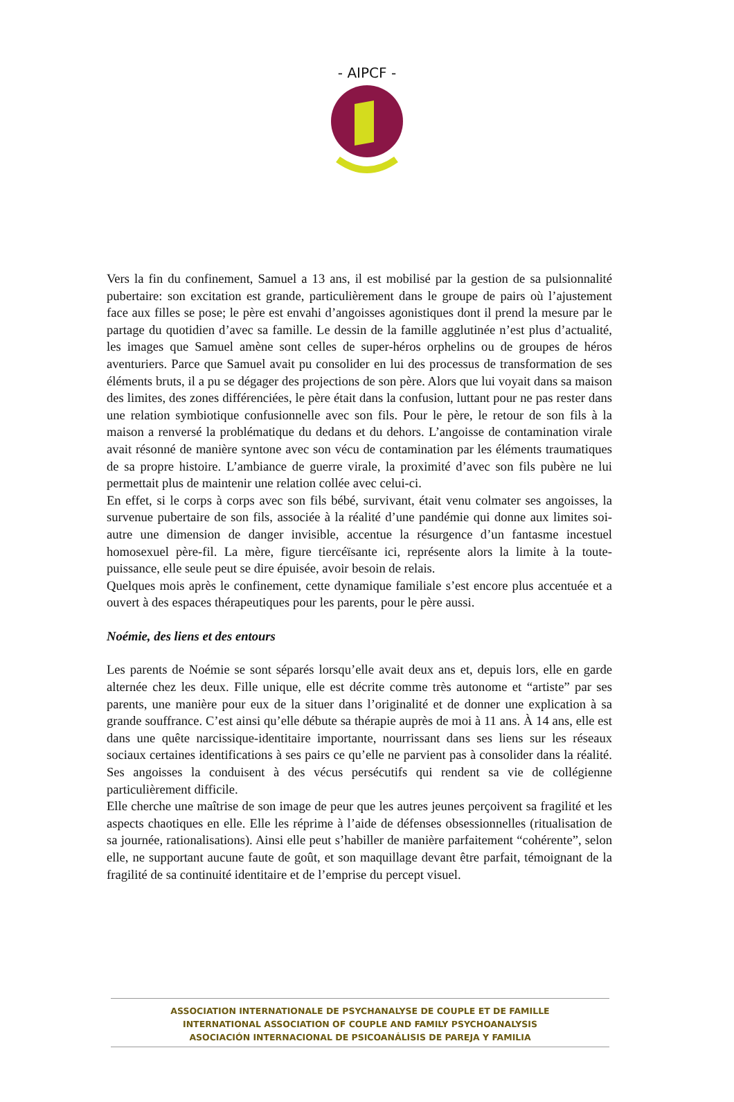- AIPCF -
Vers la fin du confinement, Samuel a 13 ans, il est mobilisé par la gestion de sa pulsionnalité pubertaire: son excitation est grande, particulièrement dans le groupe de pairs où l’ajustement face aux filles se pose; le père est envahi d’angoisses agonistiques dont il prend la mesure par le partage du quotidien d’avec sa famille. Le dessin de la famille agglutinée n’est plus d’actualité, les images que Samuel amène sont celles de super-héros orphelins ou de groupes de héros aventuriers. Parce que Samuel avait pu consolider en lui des processus de transformation de ses éléments bruts, il a pu se dégager des projections de son père. Alors que lui voyait dans sa maison des limites, des zones différenciées, le père était dans la confusion, luttant pour ne pas rester dans une relation symbiotique confusionnelle avec son fils. Pour le père, le retour de son fils à la maison a renversé la problématique du dedans et du dehors. L’angoisse de contamination virale avait résonné de manière syntone avec son vécu de contamination par les éléments traumatiques de sa propre histoire. L’ambiance de guerre virale, la proximité d’avec son fils pubère ne lui permettait plus de maintenir une relation collée avec celui-ci.
En effet, si le corps à corps avec son fils bébé, survivant, était venu colmater ses angoisses, la survenue pubertaire de son fils, associée à la réalité d’une pandémie qui donne aux limites soi-autre une dimension de danger invisible, accentue la résurgence d’un fantasme incestuel homosexuel père-fil. La mère, figure tiercéïsante ici, représente alors la limite à la toute-puissance, elle seule peut se dire épuisée, avoir besoin de relais.
Quelques mois après le confinement, cette dynamique familiale s’est encore plus accentuée et a ouvert à des espaces thérapeutiques pour les parents, pour le père aussi.
Noémie, des liens et des entours
Les parents de Noémie se sont séparés lorsqu’elle avait deux ans et, depuis lors, elle en garde alternée chez les deux. Fille unique, elle est décrite comme très autonome et “artiste” par ses parents, une manière pour eux de la situer dans l’originalité et de donner une explication à sa grande souffrance. C’est ainsi qu’elle débute sa thérapie auprès de moi à 11 ans. À 14 ans, elle est dans une quête narcissique-identitaire importante, nourrissant dans ses liens sur les réseaux sociaux certaines identifications à ses pairs ce qu’elle ne parvient pas à consolider dans la réalité. Ses angoisses la conduisent à des vécus persécutifs qui rendent sa vie de collégienne particulièrement difficile.
Elle cherche une maîtrise de son image de peur que les autres jeunes perçoivent sa fragilité et les aspects chaotiques en elle. Elle les réprime à l’aide de défenses obsessionnelles (ritualisation de sa journée, rationalisations). Ainsi elle peut s’habiller de manière parfaitement “cohérente”, selon elle, ne supportant aucune faute de goût, et son maquillage devant être parfait, témoignant de la fragilité de sa continuité identitaire et de l’emprise du percept visuel.
ASSOCIATION INTERNATIONALE DE PSYCHANALYSE DE COUPLE ET DE FAMILLE
INTERNATIONAL ASSOCIATION OF COUPLE AND FAMILY PSYCHOANALYSIS
ASOCIACIÓN INTERNACIONAL DE PSICOANÁLISIS DE PAREJA Y FAMILIA